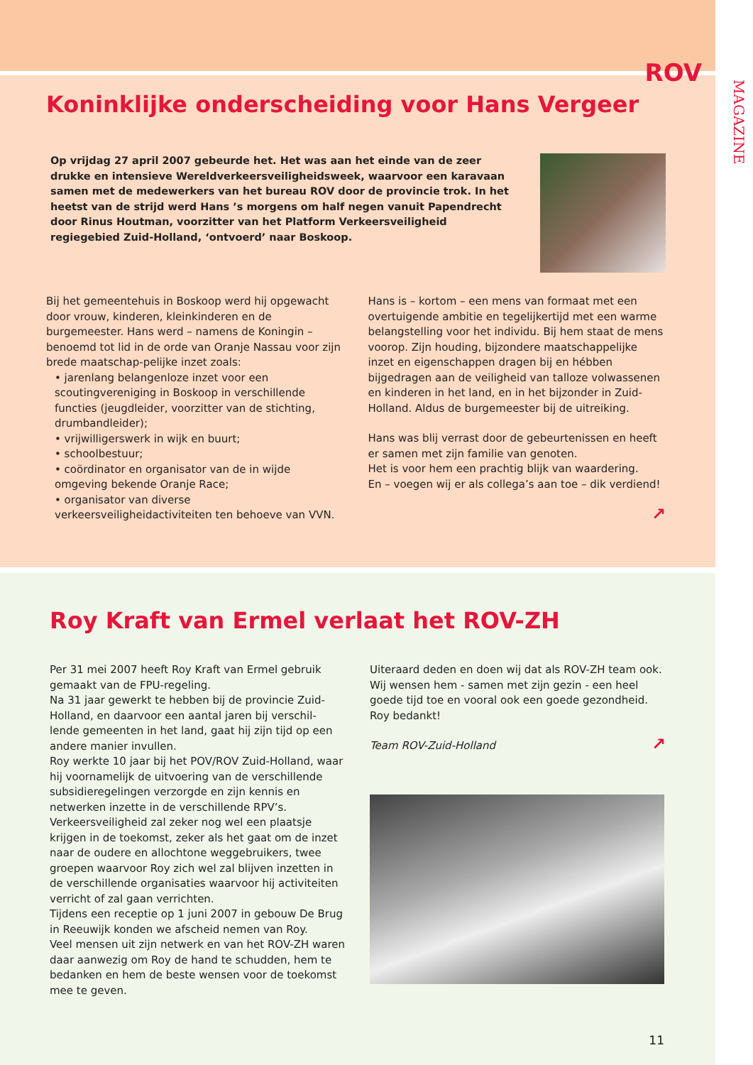ROV
MAGAZINE
Koninklijke onderscheiding voor Hans Vergeer
Op vrijdag 27 april 2007 gebeurde het. Het was aan het einde van de zeer drukke en intensieve Wereldverkeersveiligheidsweek, waarvoor een karavaan samen met de medewerkers van het bureau ROV door de provincie trok. In het heetst van de strijd werd Hans ’s morgens om half negen vanuit Papendrecht door Rinus Houtman, voorzitter van het Platform Verkeersveiligheid regiegebied Zuid-Holland, ‘ontvoerd’ naar Boskoop.
Bij het gemeentehuis in Boskoop werd hij opgewacht door vrouw, kinderen, kleinkinderen en de burgemeester. Hans werd – namens de Koningin – benoemd tot lid in de orde van Oranje Nassau voor zijn brede maatschap-pelijke inzet zoals:
• jarenlang belangenloze inzet voor een scoutingvereniging in Boskoop in verschillende functies (jeugdleider, voorzitter van de stichting, drumbandleider);
• vrijwilligerswerk in wijk en buurt;
• schoolbestuur;
• coördinator en organisator van de in wijde omgeving bekende Oranje Race;
• organisator van diverse verkeersveiligheidactiviteiten ten behoeve van VVN.
Hans is – kortom – een mens van formaat met een overtuigende ambitie en tegelijkertijd met een warme belangstelling voor het individu. Bij hem staat de mens voorop. Zijn houding, bijzondere maatschappelijke inzet en eigenschappen dragen bij en hébben bijgedragen aan de veiligheid van talloze volwassenen en kinderen in het land, en in het bijzonder in Zuid-Holland. Aldus de burgemeester bij de uitreiking.
Hans was blij verrast door de gebeurtenissen en heeft er samen met zijn familie van genoten.
Het is voor hem een prachtig blijk van waardering.
En – voegen wij er als collega’s aan toe – dik verdiend!
↗
Roy Kraft van Ermel verlaat het ROV-ZH
Per 31 mei 2007 heeft Roy Kraft van Ermel gebruik gemaakt van de FPU-regeling.
Na 31 jaar gewerkt te hebben bij de provincie Zuid-Holland, en daarvoor een aantal jaren bij verschil-lende gemeenten in het land, gaat hij zijn tijd op een andere manier invullen.
Roy werkte 10 jaar bij het POV/ROV Zuid-Holland, waar hij voornamelijk de uitvoering van de verschillende subsidieregelingen verzorgde en zijn kennis en netwerken inzette in de verschillende RPV’s.
Verkeersveiligheid zal zeker nog wel een plaatsje krijgen in de toekomst, zeker als het gaat om de inzet naar de oudere en allochtone weggebruikers, twee groepen waarvoor Roy zich wel zal blijven inzetten in de verschillende organisaties waarvoor hij activiteiten verricht of zal gaan verrichten.
Tijdens een receptie op 1 juni 2007 in gebouw De Brug in Reeuwijk konden we afscheid nemen van Roy.
Veel mensen uit zijn netwerk en van het ROV-ZH waren daar aanwezig om Roy de hand te schudden, hem te bedanken en hem de beste wensen voor de toekomst mee te geven.
Uiteraard deden en doen wij dat als ROV-ZH team ook. Wij wensen hem - samen met zijn gezin - een heel goede tijd toe en vooral ook een goede gezondheid.
Roy bedankt!
Team ROV-Zuid-Holland
↗
11